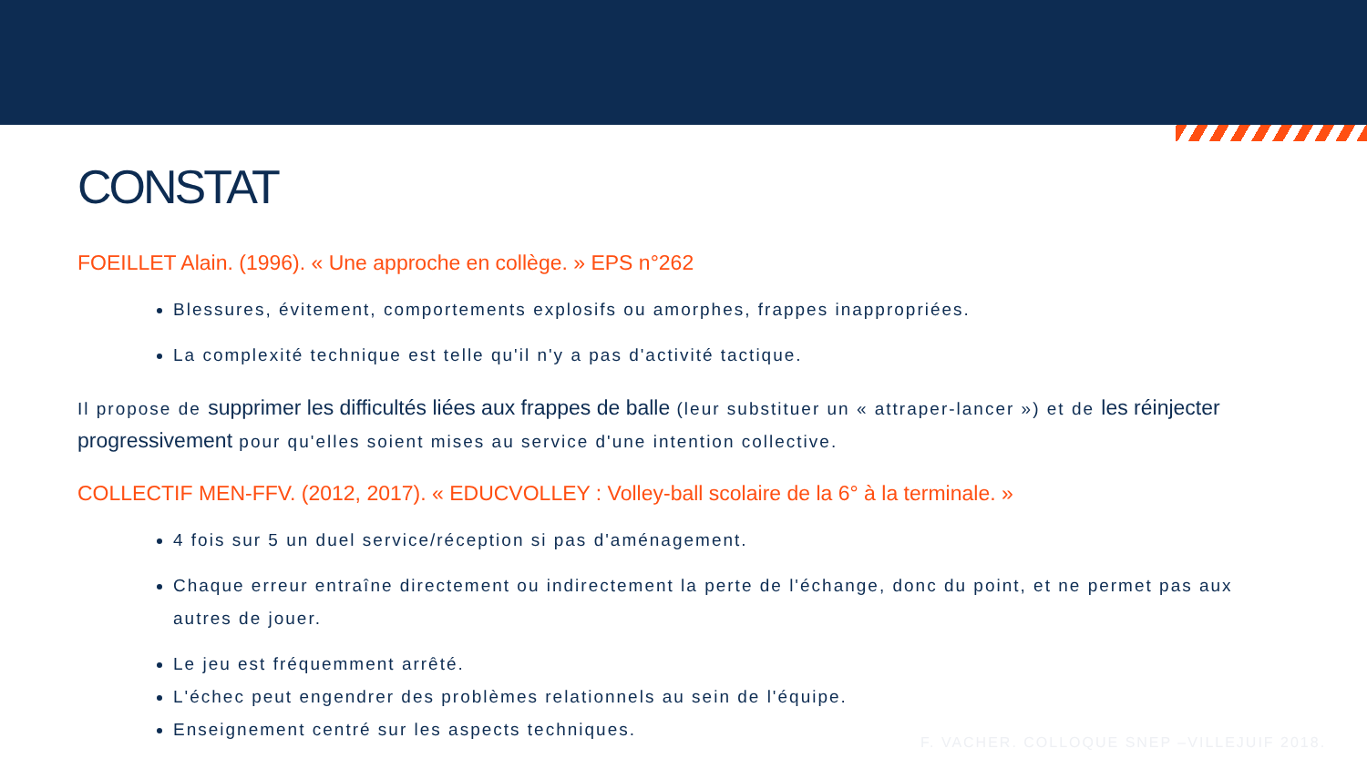CONSTAT
FOEILLET Alain. (1996). « Une approche en collège. » EPS n°262
Blessures, évitement, comportements explosifs ou amorphes, frappes inappropriées.
La complexité technique est telle qu'il n'y a pas d'activité tactique.
Il propose de supprimer les difficultés liées aux frappes de balle (leur substituer un « attraper-lancer ») et de les réinjecter progressivement pour qu'elles soient mises au service d'une intention collective.
COLLECTIF MEN-FFV. (2012, 2017). « EDUCVOLLEY : Volley-ball scolaire de la 6° à la terminale. »
4 fois sur 5 un duel service/réception si pas d'aménagement.
Chaque erreur entraîne directement ou indirectement la perte de l'échange, donc du point, et ne permet pas aux autres de jouer.
Le jeu est fréquemment arrêté.
L'échec peut engendrer des problèmes relationnels au sein de l'équipe.
Enseignement centré sur les aspects techniques.
F. VACHER. COLLOQUE SNEP –VILLEJUIF 2018.